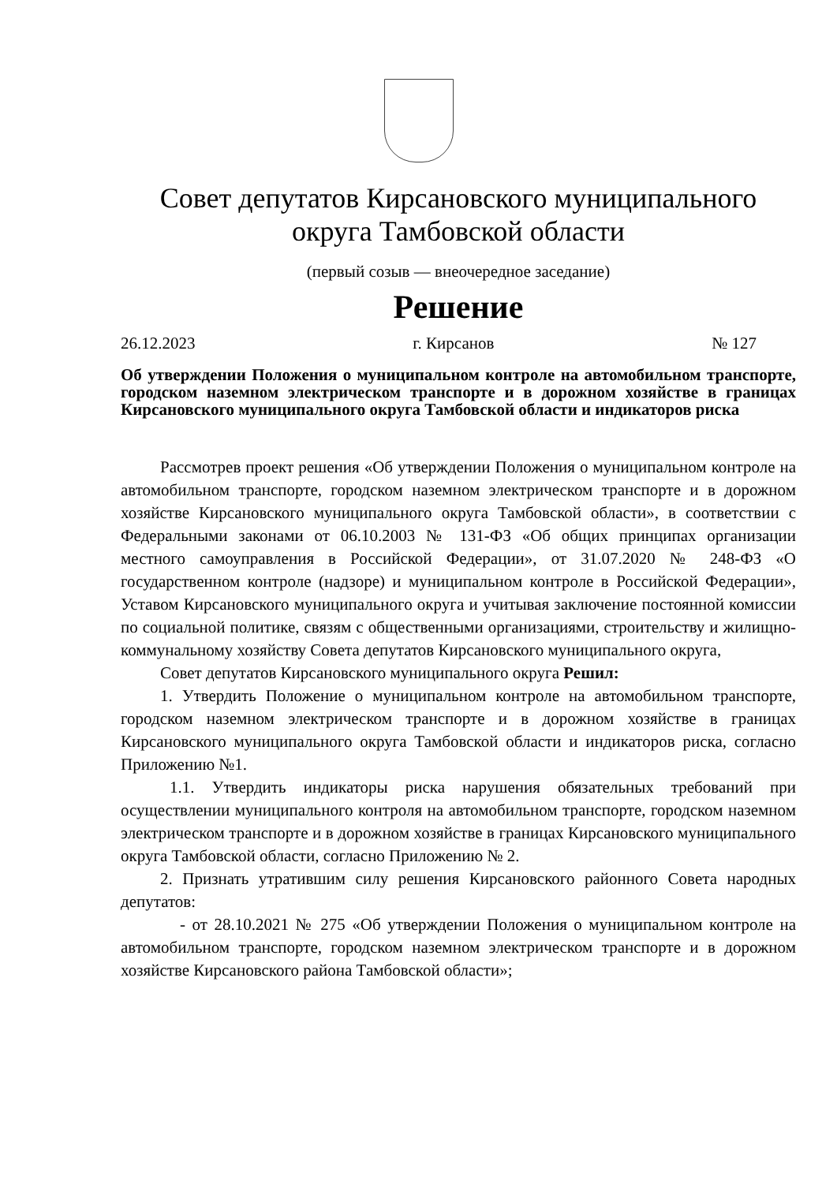Совет депутатов Кирсановского муниципального
округа Тамбовской области
(первый созыв — внеочередное заседание)
Решение
26.12.2023 г. Кирсанов № 127
Об утверждении Положения о муниципальном контроле на автомобильном транспорте, городском наземном электрическом транспорте и в дорожном хозяйстве в границах Кирсановского муниципального округа Тамбовской области и индикаторов риска
Рассмотрев проект решения «Об утверждении Положения о муниципальном контроле на автомобильном транспорте, городском наземном электрическом транспорте и в дорожном хозяйстве Кирсановского муниципального округа Тамбовской области», в соответствии с Федеральными законами от 06.10.2003 № 131-ФЗ «Об общих принципах организации местного самоуправления в Российской Федерации», от 31.07.2020 № 248-ФЗ «О государственном контроле (надзоре) и муниципальном контроле в Российской Федерации», Уставом Кирсановского муниципального округа и учитывая заключение постоянной комиссии по социальной политике, связям с общественными организациями, строительству и жилищно-коммунальному хозяйству Совета депутатов Кирсановского муниципального округа,
Совет депутатов Кирсановского муниципального округа Решил:
1. Утвердить Положение о муниципальном контроле на автомобильном транспорте, городском наземном электрическом транспорте и в дорожном хозяйстве в границах Кирсановского муниципального округа Тамбовской области и индикаторов риска, согласно Приложению №1.
1.1. Утвердить индикаторы риска нарушения обязательных требований при осуществлении муниципального контроля на автомобильном транспорте, городском наземном электрическом транспорте и в дорожном хозяйстве в границах Кирсановского муниципального округа Тамбовской области, согласно Приложению № 2.
2. Признать утратившим силу решения Кирсановского районного Совета народных депутатов:
- от 28.10.2021 № 275 «Об утверждении Положения о муниципальном контроле на автомобильном транспорте, городском наземном электрическом транспорте и в дорожном хозяйстве Кирсановского района Тамбовской области»;